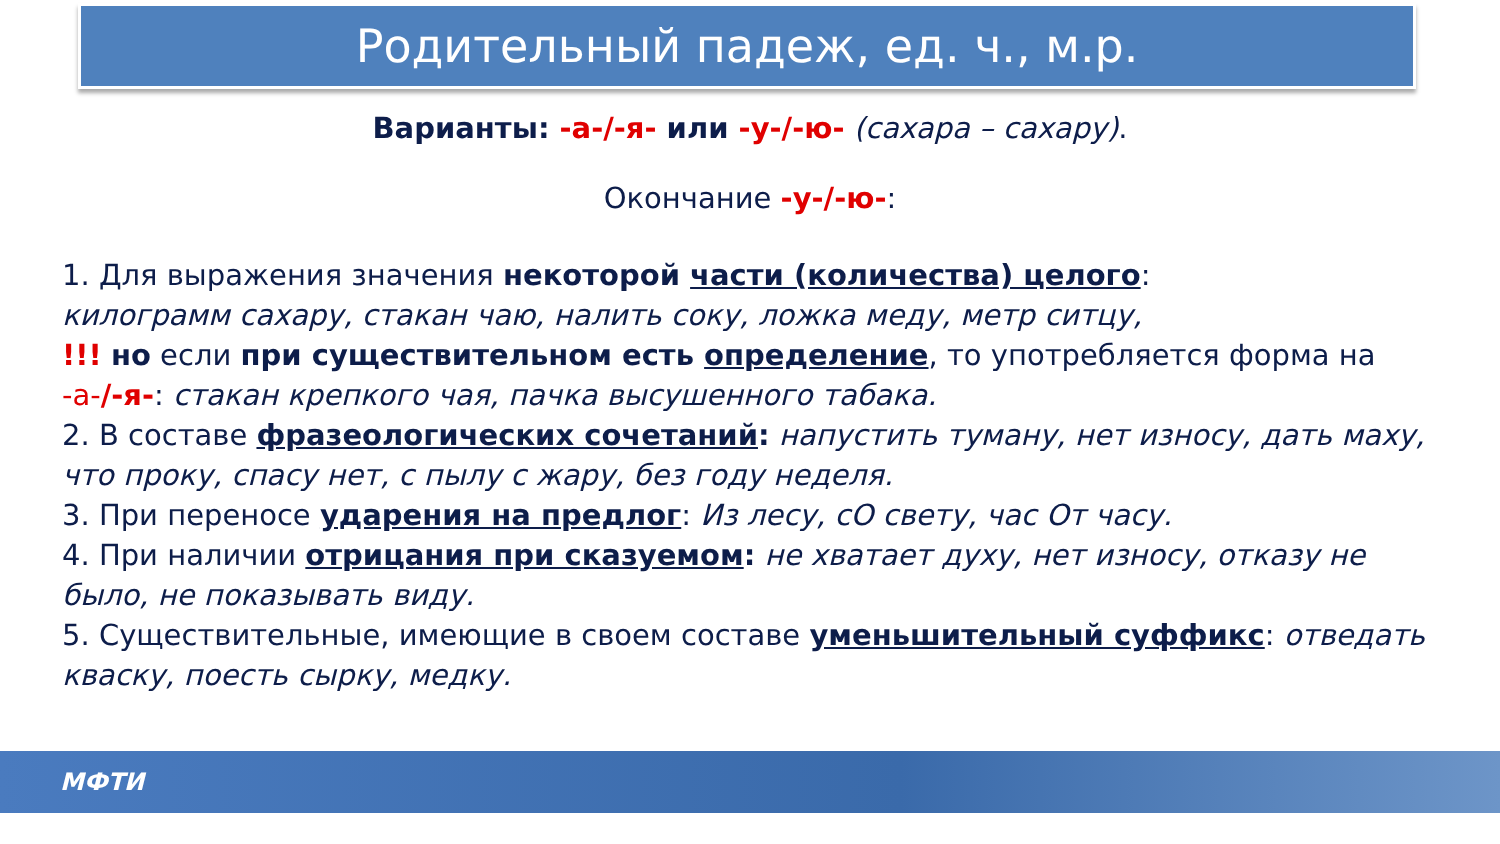Родительный падеж, ед. ч., м.р.
Варианты: -а-/-я- или -у-/-ю- (сахара – сахару).
Окончание -у-/-ю-:
1. Для выражения значения некоторой части (количества) целого:
килограмм сахару, стакан чаю, налить соку, ложка меду, метр ситцу,
!!! но если при существительном есть определение, то употребляется форма на -а-/-я-: стакан крепкого чая, пачка высушенного табака.
2. В составе фразеологических сочетаний: напустить туману, нет износу, дать маху, что проку, спасу нет, с пылу с жару, без году неделя.
3. При переносе ударения на предлог: Из лесу, сО свету, час От часу.
4. При наличии отрицания при сказуемом: не хватает духу, нет износу, отказу не было, не показывать виду.
5. Существительные, имеющие в своем составе уменьшительный суффикс: отведать кваску, поесть сырку, медку.
МФТИ